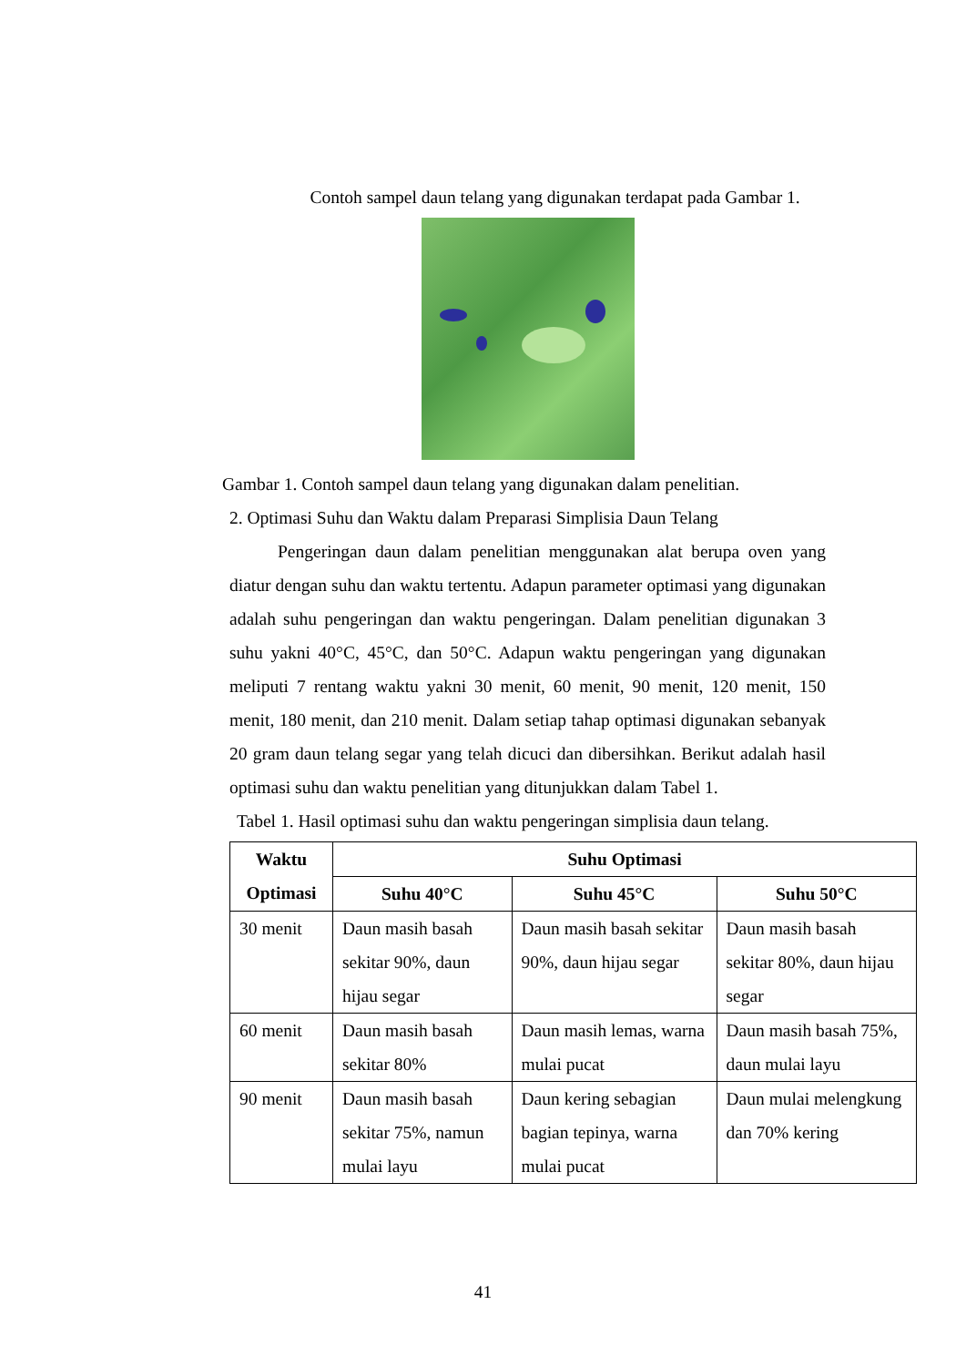Contoh sampel daun telang yang digunakan terdapat pada Gambar 1.
Gambar 1. Contoh sampel daun telang yang digunakan dalam penelitian.
2. Optimasi Suhu dan Waktu dalam Preparasi Simplisia Daun Telang
Pengeringan daun dalam penelitian menggunakan alat berupa oven yang diatur dengan suhu dan waktu tertentu. Adapun parameter optimasi yang digunakan adalah suhu pengeringan dan waktu pengeringan. Dalam penelitian digunakan 3 suhu yakni 40°C, 45°C, dan 50°C. Adapun waktu pengeringan yang digunakan meliputi 7 rentang waktu yakni 30 menit, 60 menit, 90 menit, 120 menit, 150 menit, 180 menit, dan 210 menit. Dalam setiap tahap optimasi digunakan sebanyak 20 gram daun telang segar yang telah dicuci dan dibersihkan. Berikut adalah hasil optimasi suhu dan waktu penelitian yang ditunjukkan dalam Tabel 1.
Tabel 1. Hasil optimasi suhu dan waktu pengeringan simplisia daun telang.
| Waktu Optimasi | Suhu Optimasi | | |
| --- | --- | --- | --- |
| | Suhu 40°C | Suhu 45°C | Suhu 50°C |
| 30 menit | Daun masih basah sekitar 90%, daun hijau segar | Daun masih basah sekitar 90%, daun hijau segar | Daun masih basah sekitar 80%, daun hijau segar |
| 60 menit | Daun masih basah sekitar 80% | Daun masih lemas, warna mulai pucat | Daun masih basah 75%, daun mulai layu |
| 90 menit | Daun masih basah sekitar 75%, namun mulai layu | Daun kering sebagian bagian tepinya, warna mulai pucat | Daun mulai melengkung dan 70% kering |
41